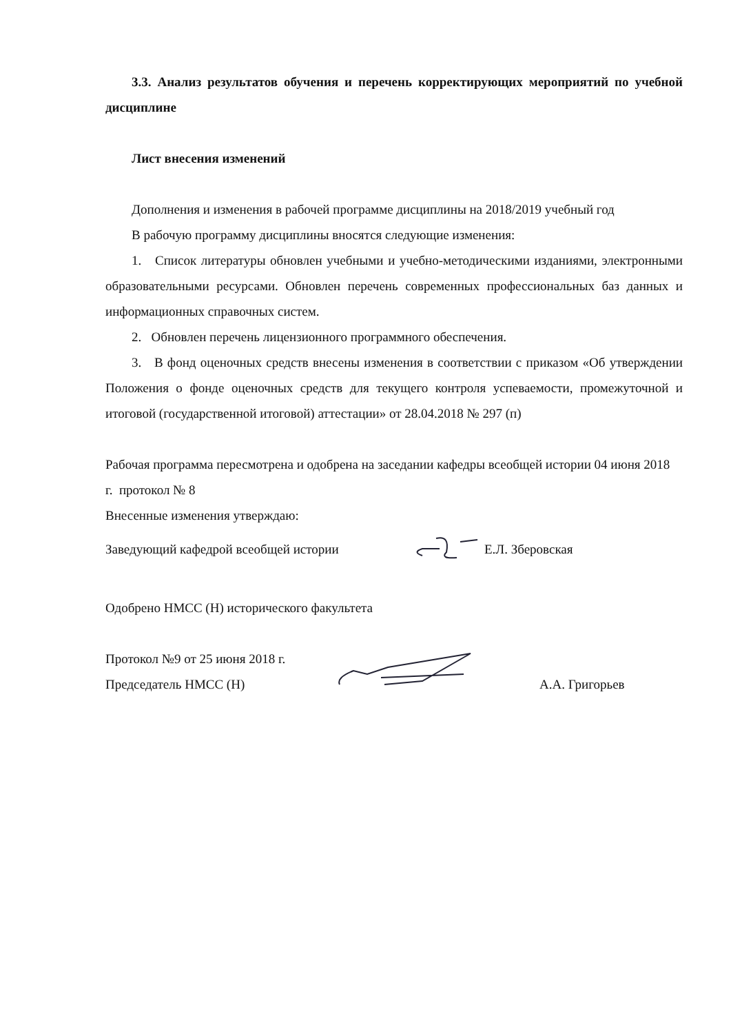3.3. Анализ результатов обучения и перечень корректирующих мероприятий по учебной дисциплине
Лист внесения изменений
Дополнения и изменения в рабочей программе дисциплины на 2018/2019 учебный год
В рабочую программу дисциплины вносятся следующие изменения:
1. Список литературы обновлен учебными и учебно-методическими изданиями, электронными образовательными ресурсами. Обновлен перечень современных профессиональных баз данных и информационных справочных систем.
2. Обновлен перечень лицензионного программного обеспечения.
3. В фонд оценочных средств внесены изменения в соответствии с приказом «Об утверждении Положения о фонде оценочных средств для текущего контроля успеваемости, промежуточной и итоговой (государственной итоговой) аттестации» от 28.04.2018 № 297 (п)
Рабочая программа пересмотрена и одобрена на заседании кафедры всеобщей истории 04 июня 2018 г. протокол № 8
Внесенные изменения утверждаю:
Заведующий кафедрой всеобщей истории Е.Л. Зберовская
Одобрено НМСС (Н) исторического факультета
Протокол №9 от 25 июня 2018 г.
Председатель НМСС (Н) А.А. Григорьев